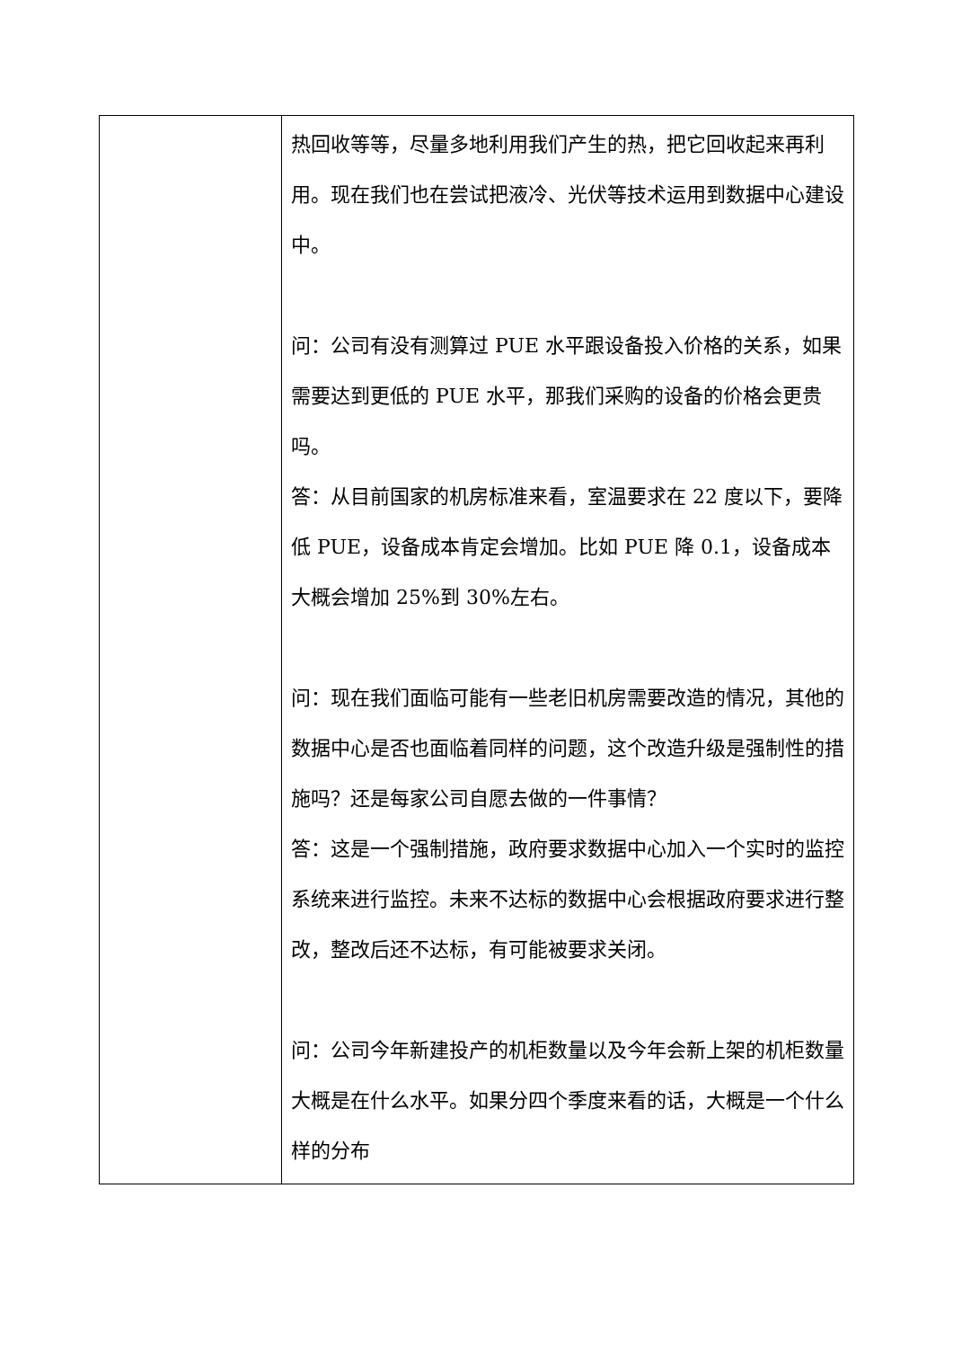| | 热回收等等，尽量多地利用我们产生的热，把它回收起来再利用。现在我们也在尝试把液冷、光伏等技术运用到数据中心建设中。 问：公司有没有测算过 PUE 水平跟设备投入价格的关系，如果需要达到更低的 PUE 水平，那我们采购的设备的价格会更贵吗。 答：从目前国家的机房标准来看，室温要求在 22 度以下，要降低 PUE，设备成本肯定会增加。比如 PUE 降 0.1，设备成本大概会增加 25%到 30%左右。 问：现在我们面临可能有一些老旧机房需要改造的情况，其他的数据中心是否也面临着同样的问题，这个改造升级是强制性的措施吗？还是每家公司自愿去做的一件事情？ 答：这是一个强制措施，政府要求数据中心加入一个实时的监控系统来进行监控。未来不达标的数据中心会根据政府要求进行整改，整改后还不达标，有可能被要求关闭。 问：公司今年新建投产的机柜数量以及今年会新上架的机柜数量大概是在什么水平。如果分四个季度来看的话，大概是一个什么样的分布 |